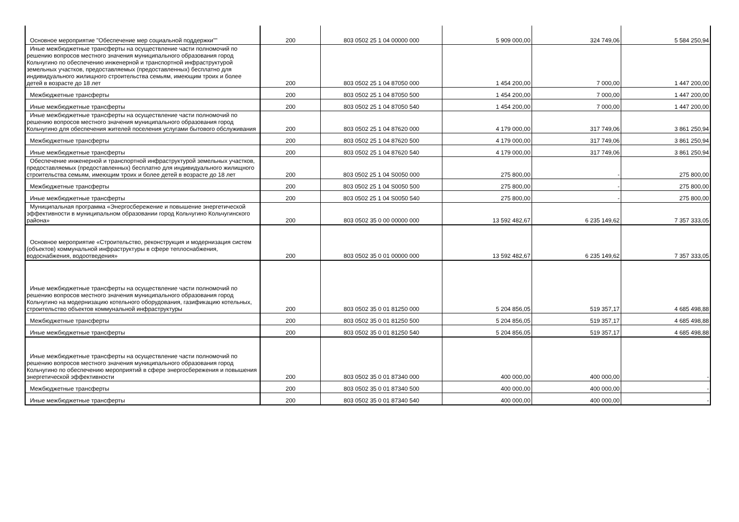| Основное мероприятие "Обеспечение мер социальной поддержки"" | 200 | 803 0502 25 1 04 00000 000 | 5 909 000,00 | 324 749,06 | 5 584 250,94 |
| Иные межбюджетные трансферты на осуществление части полномочий по решению вопросов местного значения муниципального образования город Кольчугино по обеспечению инженерной и транспортной инфраструктурой земельных участков, предоставляемых (предоставленных) бесплатно для индивидуального жилищного строительства семьям, имеющим троих и более детей в возрасте до 18 лет | 200 | 803 0502 25 1 04 87050 000 | 1 454 200,00 | 7 000,00 | 1 447 200,00 |
| Межбюджетные трансферты | 200 | 803 0502 25 1 04 87050 500 | 1 454 200,00 | 7 000,00 | 1 447 200,00 |
| Иные межбюджетные трансферты | 200 | 803 0502 25 1 04 87050 540 | 1 454 200,00 | 7 000,00 | 1 447 200,00 |
| Иные межбюджетные трансферты на осуществление части полномочий по решению вопросов местного значения муниципального образования город Кольчугино для обеспечения жителей поселения услугами бытового обслуживания | 200 | 803 0502 25 1 04 87620 000 | 4 179 000,00 | 317 749,06 | 3 861 250,94 |
| Межбюджетные трансферты | 200 | 803 0502 25 1 04 87620 500 | 4 179 000,00 | 317 749,06 | 3 861 250,94 |
| Иные межбюджетные трансферты | 200 | 803 0502 25 1 04 87620 540 | 4 179 000,00 | 317 749,06 | 3 861 250,94 |
| Обеспечение инженерной и транспортной инфраструктурой земельных участков, предоставляемых (предоставленных) бесплатно для индивидуального жилищного строительства семьям, имеющим троих и более детей в возрасте до 18 лет | 200 | 803 0502 25 1 04 S0050 000 | 275 800,00 | - | 275 800,00 |
| Межбюджетные трансферты | 200 | 803 0502 25 1 04 S0050 500 | 275 800,00 | - | 275 800,00 |
| Иные межбюджетные трансферты | 200 | 803 0502 25 1 04 S0050 540 | 275 800,00 | - | 275 800,00 |
| Муниципальная программа «Энергосбережение и повышение энергетической эффективности в муниципальном образовании город Кольчугино Кольчугинского района» | 200 | 803 0502 35 0 00 00000 000 | 13 592 482,67 | 6 235 149,62 | 7 357 333,05 |
| Основное мероприятие «Строительство, реконструкция и модернизация систем (объектов) коммунальной инфраструктуры в сфере теплоснабжения, водоснабжения, водоотведения» | 200 | 803 0502 35 0 01 00000 000 | 13 592 482,67 | 6 235 149,62 | 7 357 333,05 |
| Иные межбюджетные трансферты на осуществление части полномочий по решению вопросов местного значения муниципального образования город Кольчугино на модернизацию котельного оборудования, газификацию котельных, строительство объектов коммунальной инфраструктуры | 200 | 803 0502 35 0 01 81250 000 | 5 204 856,05 | 519 357,17 | 4 685 498,88 |
| Межбюджетные трансферты | 200 | 803 0502 35 0 01 81250 500 | 5 204 856,05 | 519 357,17 | 4 685 498,88 |
| Иные межбюджетные трансферты | 200 | 803 0502 35 0 01 81250 540 | 5 204 856,05 | 519 357,17 | 4 685 498,88 |
| Иные межбюджетные трансферты на осуществление части полномочий по решению вопросов местного значения муниципального образования город Кольчугино по обеспечению мероприятий в сфере энергосбережения и повышения энергетической эффективности | 200 | 803 0502 35 0 01 87340 000 | 400 000,00 | 400 000,00 | - |
| Межбюджетные трансферты | 200 | 803 0502 35 0 01 87340 500 | 400 000,00 | 400 000,00 | - |
| Иные межбюджетные трансферты | 200 | 803 0502 35 0 01 87340 540 | 400 000,00 | 400 000,00 | - |